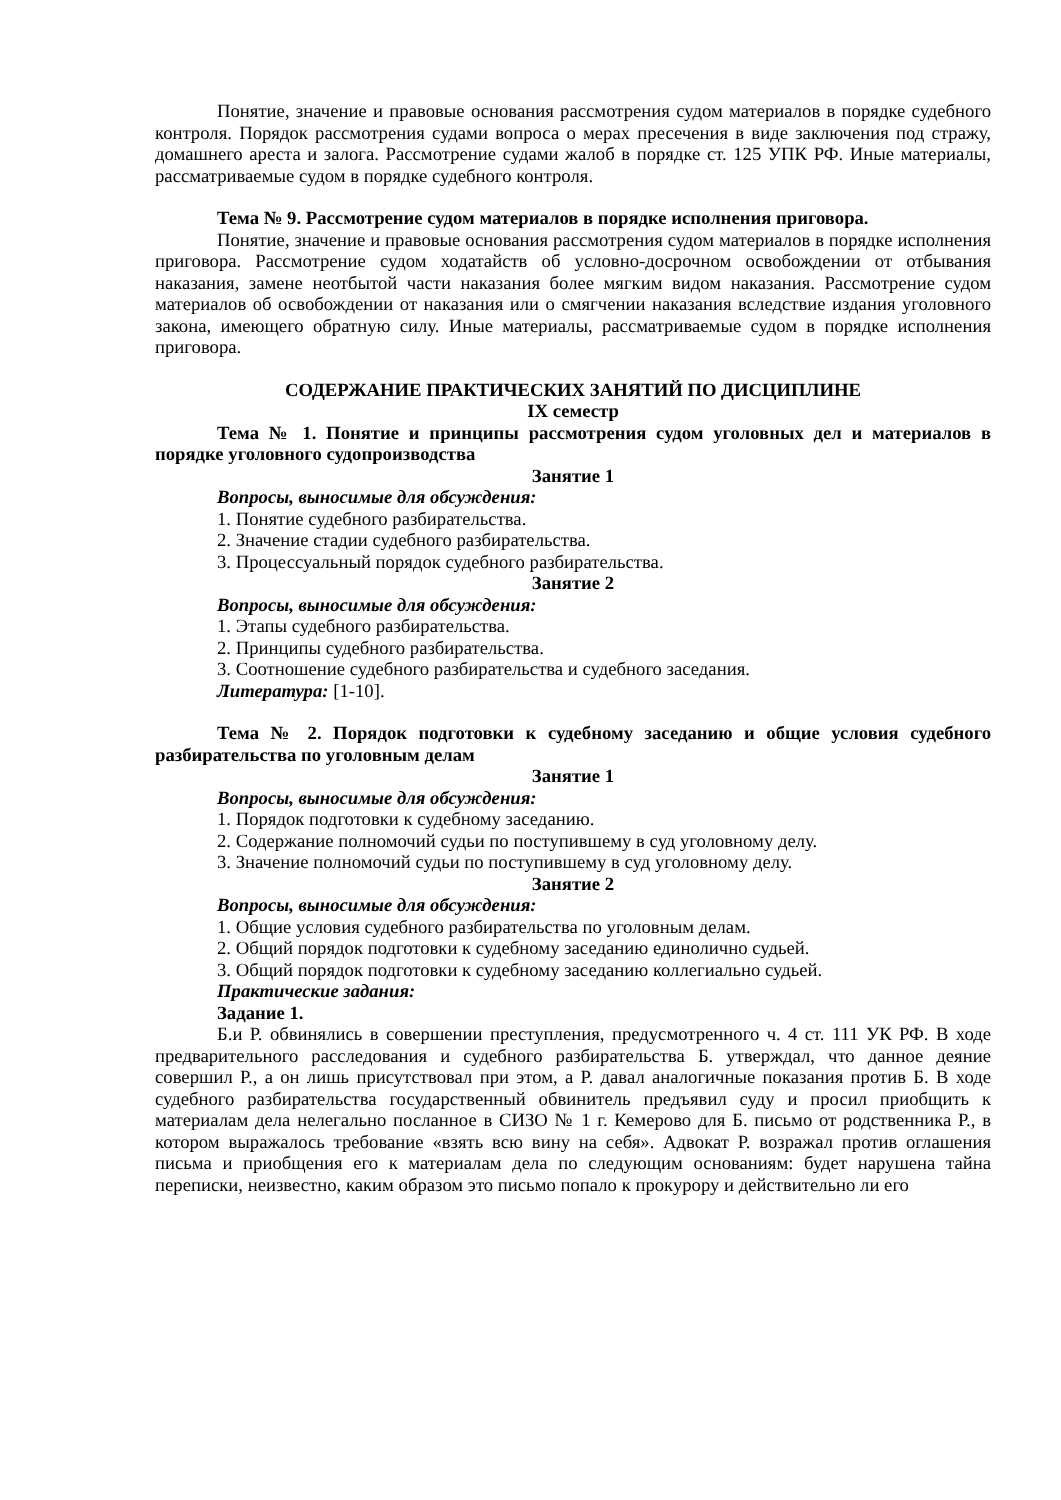Понятие, значение и правовые основания рассмотрения судом материалов в порядке судебного контроля. Порядок рассмотрения судами вопроса о мерах пресечения в виде заключения под стражу, домашнего ареста и залога. Рассмотрение судами жалоб в порядке ст. 125 УПК РФ. Иные материалы, рассматриваемые судом в порядке судебного контроля.
Тема № 9. Рассмотрение судом материалов в порядке исполнения приговора.
Понятие, значение и правовые основания рассмотрения судом материалов в порядке исполнения приговора. Рассмотрение судом ходатайств об условно-досрочном освобождении от отбывания наказания, замене неотбытой части наказания более мягким видом наказания. Рассмотрение судом материалов об освобождении от наказания или о смягчении наказания вследствие издания уголовного закона, имеющего обратную силу. Иные материалы, рассматриваемые судом в порядке исполнения приговора.
СОДЕРЖАНИЕ ПРАКТИЧЕСКИХ ЗАНЯТИЙ ПО ДИСЦИПЛИНЕ
IX семестр
Тема № 1. Понятие и принципы рассмотрения судом уголовных дел и материалов в порядке уголовного судопроизводства
Занятие 1
Вопросы, выносимые для обсуждения:
1. Понятие судебного разбирательства.
2. Значение стадии судебного разбирательства.
3. Процессуальный порядок судебного разбирательства.
Занятие 2
Вопросы, выносимые для обсуждения:
1. Этапы судебного разбирательства.
2. Принципы судебного разбирательства.
3. Соотношение судебного разбирательства и судебного заседания.
Литература: [1-10].
Тема № 2. Порядок подготовки к судебному заседанию и общие условия судебного разбирательства по уголовным делам
Занятие 1
Вопросы, выносимые для обсуждения:
1. Порядок подготовки к судебному заседанию.
2. Содержание полномочий судьи по поступившему в суд уголовному делу.
3. Значение полномочий судьи по поступившему в суд уголовному делу.
Занятие 2
Вопросы, выносимые для обсуждения:
1. Общие условия судебного разбирательства по уголовным делам.
2. Общий порядок подготовки к судебному заседанию единолично судьей.
3. Общий порядок подготовки к судебному заседанию коллегиально судьей.
Практические задания:
Задание 1.
Б.и Р. обвинялись в совершении преступления, предусмотренного ч. 4 ст. 111 УК РФ. В ходе предварительного расследования и судебного разбирательства Б. утверждал, что данное деяние совершил Р., а он лишь присутствовал при этом, а Р. давал аналогичные показания против Б. В ходе судебного разбирательства государственный обвинитель предъявил суду и просил приобщить к материалам дела нелегально посланное в СИЗО № 1 г. Кемерово для Б. письмо от родственника Р., в котором выражалось требование «взять всю вину на себя». Адвокат Р. возражал против оглашения письма и приобщения его к материалам дела по следующим основаниям: будет нарушена тайна переписки, неизвестно, каким образом это письмо попало к прокурору и действительно ли его